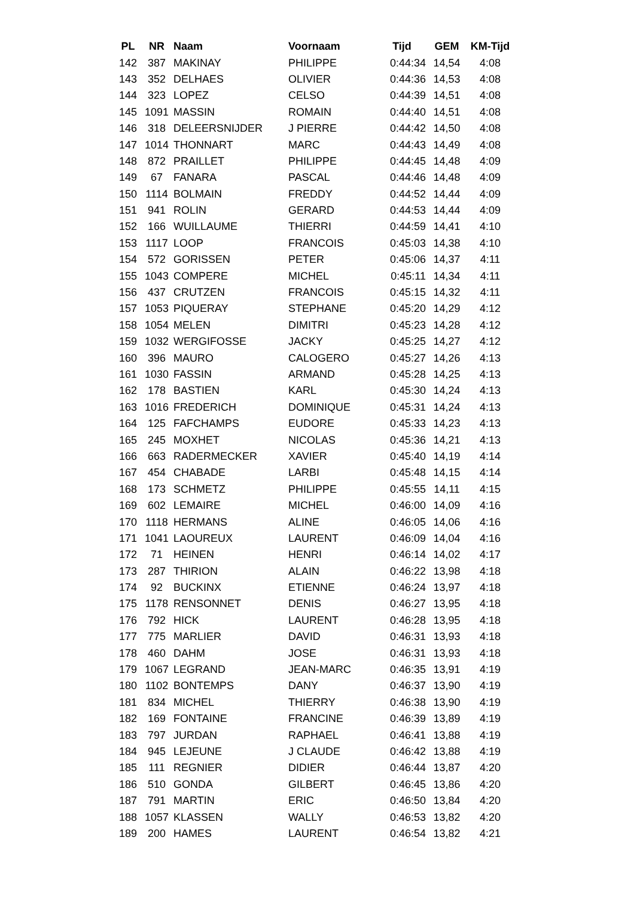| PL | NR | Naam | Voornaam | Tijd | GEM | KM-Tijd |
| --- | --- | --- | --- | --- | --- | --- |
| 142 | 387 | MAKINAY | PHILIPPE | 0:44:34 | 14,54 | 4:08 |
| 143 | 352 | DELHAES | OLIVIER | 0:44:36 | 14,53 | 4:08 |
| 144 | 323 | LOPEZ | CELSO | 0:44:39 | 14,51 | 4:08 |
| 145 | 1091 | MASSIN | ROMAIN | 0:44:40 | 14,51 | 4:08 |
| 146 | 318 | DELEERSNIJDER | J PIERRE | 0:44:42 | 14,50 | 4:08 |
| 147 | 1014 | THONNART | MARC | 0:44:43 | 14,49 | 4:08 |
| 148 | 872 | PRAILLET | PHILIPPE | 0:44:45 | 14,48 | 4:09 |
| 149 | 67 | FANARA | PASCAL | 0:44:46 | 14,48 | 4:09 |
| 150 | 1114 | BOLMAIN | FREDDY | 0:44:52 | 14,44 | 4:09 |
| 151 | 941 | ROLIN | GERARD | 0:44:53 | 14,44 | 4:09 |
| 152 | 166 | WUILLAUME | THIERRI | 0:44:59 | 14,41 | 4:10 |
| 153 | 1117 | LOOP | FRANCOIS | 0:45:03 | 14,38 | 4:10 |
| 154 | 572 | GORISSEN | PETER | 0:45:06 | 14,37 | 4:11 |
| 155 | 1043 | COMPERE | MICHEL | 0:45:11 | 14,34 | 4:11 |
| 156 | 437 | CRUTZEN | FRANCOIS | 0:45:15 | 14,32 | 4:11 |
| 157 | 1053 | PIQUERAY | STEPHANE | 0:45:20 | 14,29 | 4:12 |
| 158 | 1054 | MELEN | DIMITRI | 0:45:23 | 14,28 | 4:12 |
| 159 | 1032 | WERGIFOSSE | JACKY | 0:45:25 | 14,27 | 4:12 |
| 160 | 396 | MAURO | CALOGERO | 0:45:27 | 14,26 | 4:13 |
| 161 | 1030 | FASSIN | ARMAND | 0:45:28 | 14,25 | 4:13 |
| 162 | 178 | BASTIEN | KARL | 0:45:30 | 14,24 | 4:13 |
| 163 | 1016 | FREDERICH | DOMINIQUE | 0:45:31 | 14,24 | 4:13 |
| 164 | 125 | FAFCHAMPS | EUDORE | 0:45:33 | 14,23 | 4:13 |
| 165 | 245 | MOXHET | NICOLAS | 0:45:36 | 14,21 | 4:13 |
| 166 | 663 | RADERMECKER | XAVIER | 0:45:40 | 14,19 | 4:14 |
| 167 | 454 | CHABADE | LARBI | 0:45:48 | 14,15 | 4:14 |
| 168 | 173 | SCHMETZ | PHILIPPE | 0:45:55 | 14,11 | 4:15 |
| 169 | 602 | LEMAIRE | MICHEL | 0:46:00 | 14,09 | 4:16 |
| 170 | 1118 | HERMANS | ALINE | 0:46:05 | 14,06 | 4:16 |
| 171 | 1041 | LAOUREUX | LAURENT | 0:46:09 | 14,04 | 4:16 |
| 172 | 71 | HEINEN | HENRI | 0:46:14 | 14,02 | 4:17 |
| 173 | 287 | THIRION | ALAIN | 0:46:22 | 13,98 | 4:18 |
| 174 | 92 | BUCKINX | ETIENNE | 0:46:24 | 13,97 | 4:18 |
| 175 | 1178 | RENSONNET | DENIS | 0:46:27 | 13,95 | 4:18 |
| 176 | 792 | HICK | LAURENT | 0:46:28 | 13,95 | 4:18 |
| 177 | 775 | MARLIER | DAVID | 0:46:31 | 13,93 | 4:18 |
| 178 | 460 | DAHM | JOSE | 0:46:31 | 13,93 | 4:18 |
| 179 | 1067 | LEGRAND | JEAN-MARC | 0:46:35 | 13,91 | 4:19 |
| 180 | 1102 | BONTEMPS | DANY | 0:46:37 | 13,90 | 4:19 |
| 181 | 834 | MICHEL | THIERRY | 0:46:38 | 13,90 | 4:19 |
| 182 | 169 | FONTAINE | FRANCINE | 0:46:39 | 13,89 | 4:19 |
| 183 | 797 | JURDAN | RAPHAEL | 0:46:41 | 13,88 | 4:19 |
| 184 | 945 | LEJEUNE | J CLAUDE | 0:46:42 | 13,88 | 4:19 |
| 185 | 111 | REGNIER | DIDIER | 0:46:44 | 13,87 | 4:20 |
| 186 | 510 | GONDA | GILBERT | 0:46:45 | 13,86 | 4:20 |
| 187 | 791 | MARTIN | ERIC | 0:46:50 | 13,84 | 4:20 |
| 188 | 1057 | KLASSEN | WALLY | 0:46:53 | 13,82 | 4:20 |
| 189 | 200 | HAMES | LAURENT | 0:46:54 | 13,82 | 4:21 |